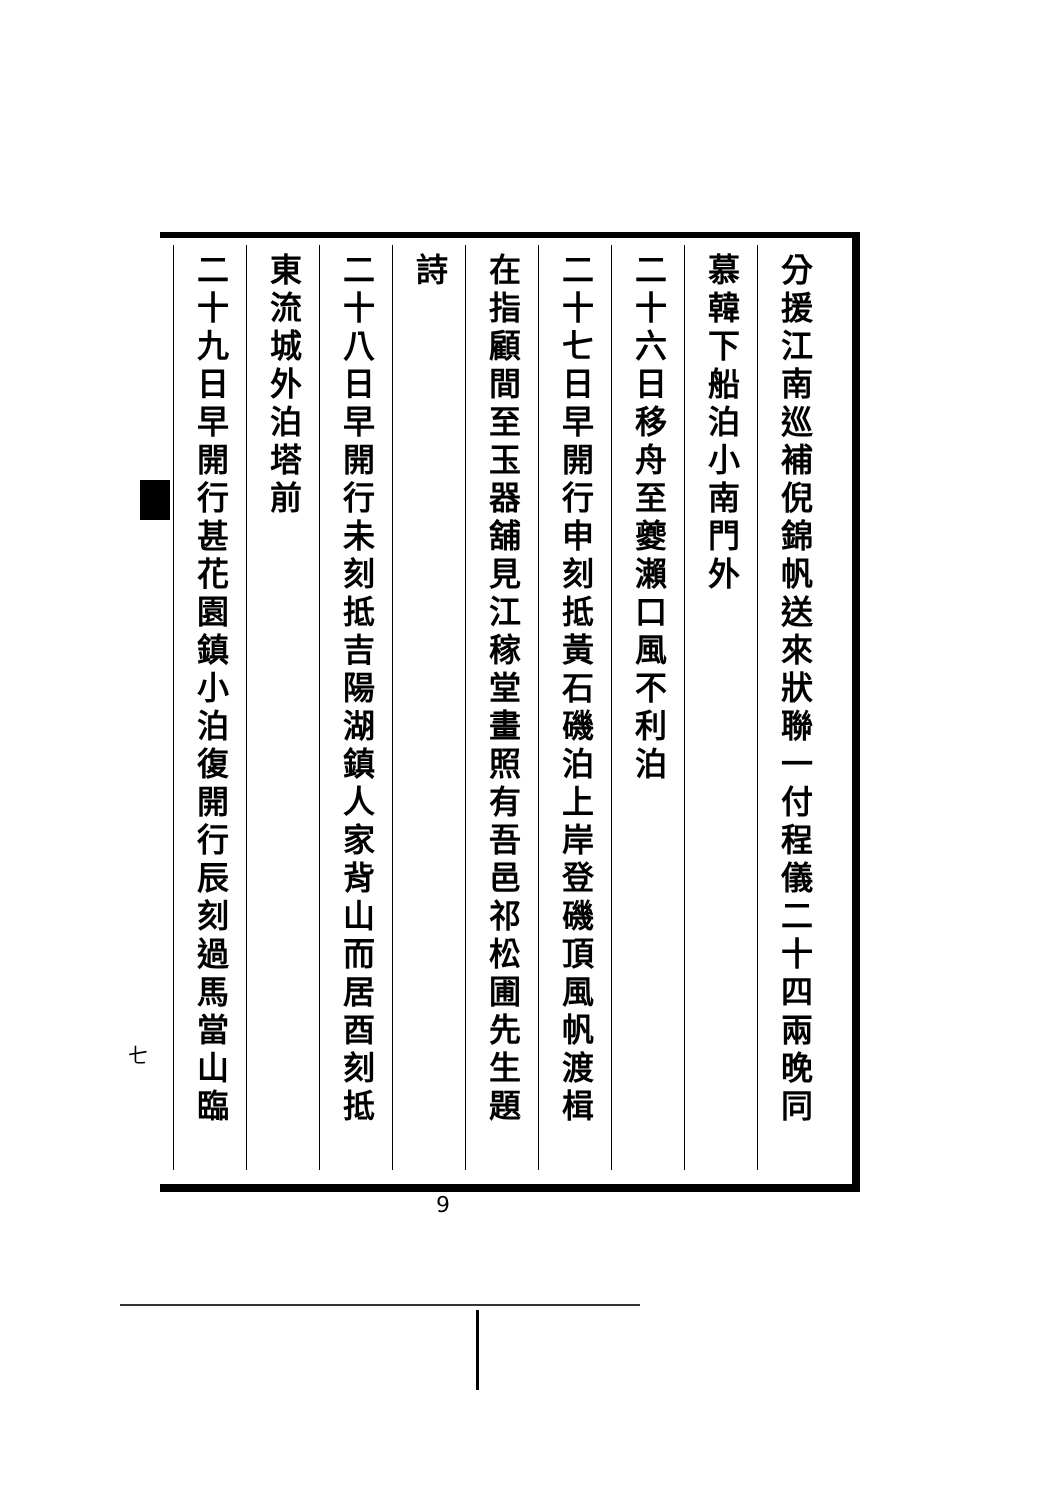分援江南巡補倪錦帆送來狀聯一付程儀二十四兩晚同
慕韓下船泊小南門外
二十六日移舟至夔瀨口風不利泊
二十七日早開行申刻抵黃石磯泊上岸登磯頂風帆渡楫
在指顧間至玉器舖見江稼堂畫照有吾邑祁松圃先生題
詩
二十八日早開行未刻抵吉陽湖鎮人家背山而居酉刻抵
東流城外泊塔前
二十九日早開行甚花園鎮小泊復開行辰刻過馬當山臨
七
9